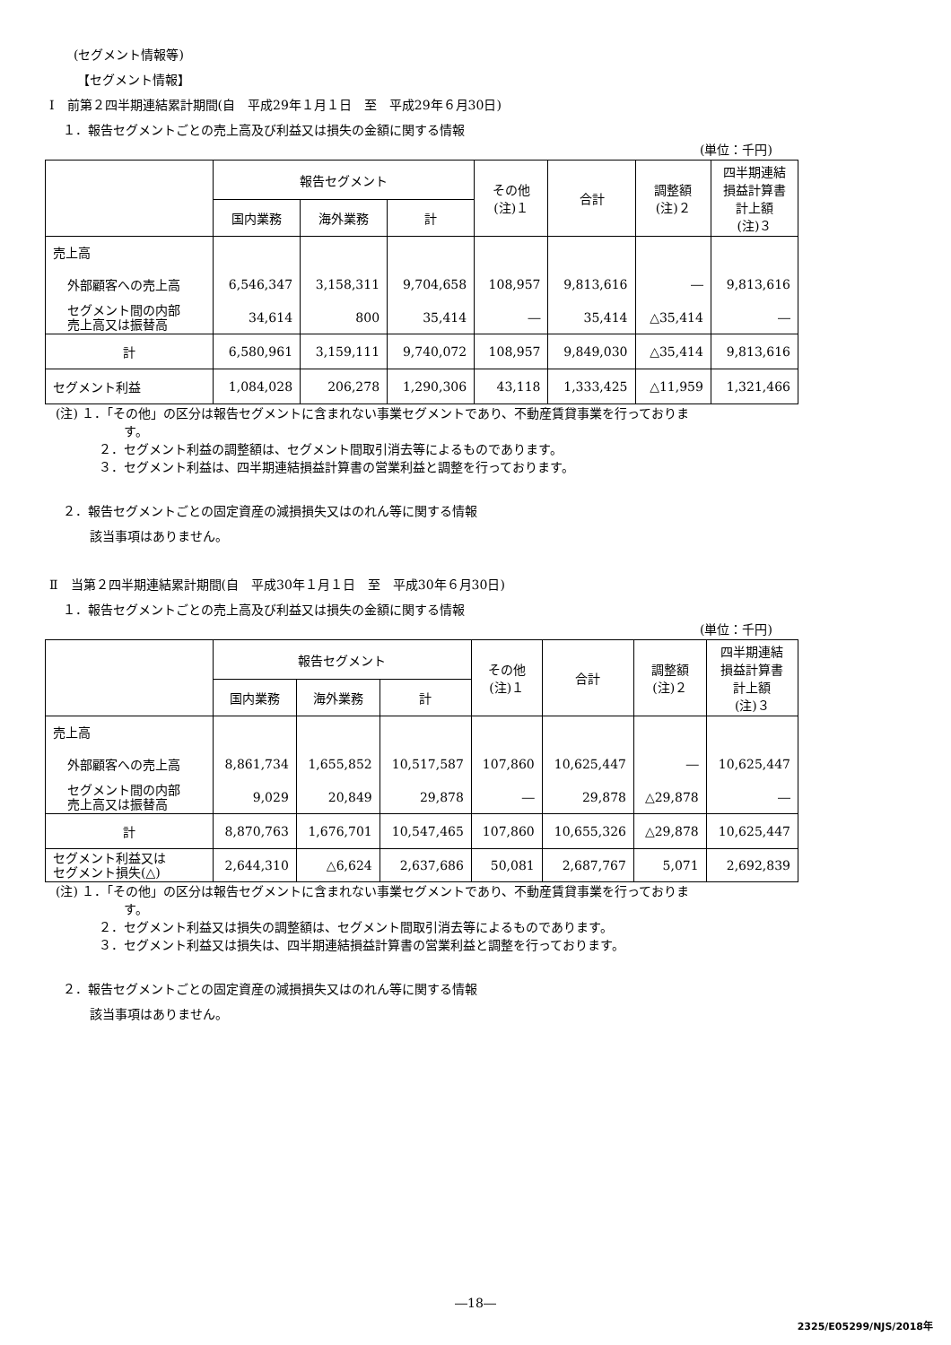(セグメント情報等)
【セグメント情報】
Ⅰ　前第２四半期連結累計期間(自　平成29年１月１日　至　平成29年６月30日)
１．報告セグメントごとの売上高及び利益又は損失の金額に関する情報
(単位：千円)
| | 報告セグメント | | | その他 (注)１ | 合計 | 調整額 (注)２ | 四半期連結 損益計算書 計上額 (注)３ |
| --- | --- | --- | --- | --- | --- | --- | --- |
| | 国内業務 | 海外業務 | 計 | | | | |
| 売上高 | | | | | | | |
| 外部顧客への売上高 | 6,546,347 | 3,158,311 | 9,704,658 | 108,957 | 9,813,616 | ― | 9,813,616 |
| セグメント間の内部 売上高又は振替高 | 34,614 | 800 | 35,414 | ― | 35,414 | △35,414 | ― |
| 計 | 6,580,961 | 3,159,111 | 9,740,072 | 108,957 | 9,849,030 | △35,414 | 9,813,616 |
| セグメント利益 | 1,084,028 | 206,278 | 1,290,306 | 43,118 | 1,333,425 | △11,959 | 1,321,466 |
(注) １．「その他」の区分は報告セグメントに含まれない事業セグメントであり、不動産賃貸事業を行っておりま
す。
２．セグメント利益の調整額は、セグメント間取引消去等によるものであります。
３．セグメント利益は、四半期連結損益計算書の営業利益と調整を行っております。
２．報告セグメントごとの固定資産の減損損失又はのれん等に関する情報
該当事項はありません。
Ⅱ　当第２四半期連結累計期間(自　平成30年１月１日　至　平成30年６月30日)
１．報告セグメントごとの売上高及び利益又は損失の金額に関する情報
(単位：千円)
| | 報告セグメント | | | その他 (注)１ | 合計 | 調整額 (注)２ | 四半期連結 損益計算書 計上額 (注)３ |
| --- | --- | --- | --- | --- | --- | --- | --- |
| | 国内業務 | 海外業務 | 計 | | | | |
| 売上高 | | | | | | | |
| 外部顧客への売上高 | 8,861,734 | 1,655,852 | 10,517,587 | 107,860 | 10,625,447 | ― | 10,625,447 |
| セグメント間の内部 売上高又は振替高 | 9,029 | 20,849 | 29,878 | ― | 29,878 | △29,878 | ― |
| 計 | 8,870,763 | 1,676,701 | 10,547,465 | 107,860 | 10,655,326 | △29,878 | 10,625,447 |
| セグメント利益又は セグメント損失(△) | 2,644,310 | △6,624 | 2,637,686 | 50,081 | 2,687,767 | 5,071 | 2,692,839 |
(注) １．「その他」の区分は報告セグメントに含まれない事業セグメントであり、不動産賃貸事業を行っておりま
す。
２．セグメント利益又は損失の調整額は、セグメント間取引消去等によるものであります。
３．セグメント利益又は損失は、四半期連結損益計算書の営業利益と調整を行っております。
２．報告セグメントごとの固定資産の減損損失又はのれん等に関する情報
該当事項はありません。
―18―
2325/E05299/NJS/2018年